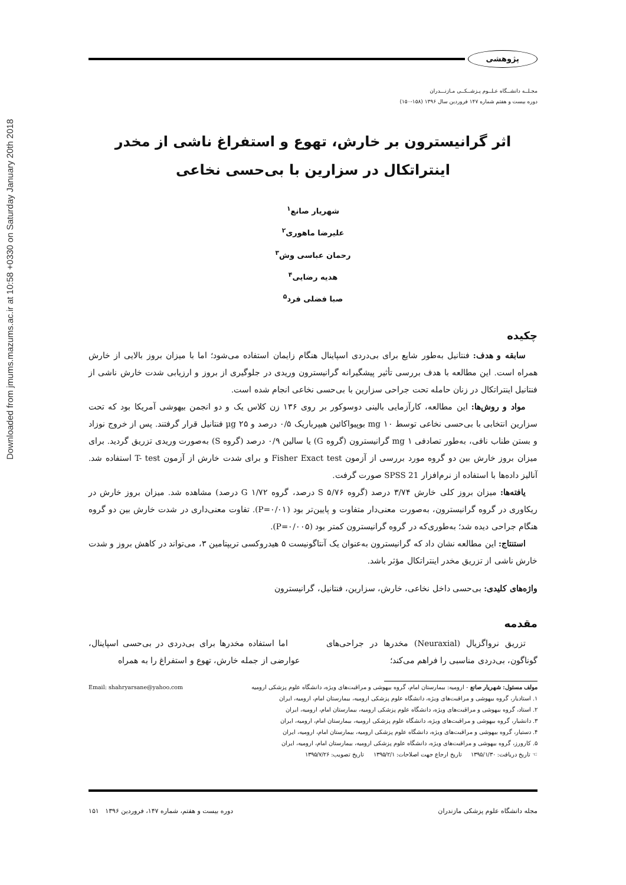Downloaded from jmums.mazums.ac.ir at 10:58 +0330 on Saturday January 20th 2018
پژوهشی
مجـلــه دانشــگاه عـلــوم پـزشــکــی مـازنـــدران
دوره بیست و هفتم شماره ۱۴۷ فروردین سال ۱۳۹۶ (۱۵۸-۱۵۰)
اثر گرانیسترون بر خارش، تهوع و استفراغ ناشی از مخدر
اینتراتکال در سزارین با بی‌حسی نخاعی
شهریار صانع<sup>۱</sup>
علیرضا ماهوری<sup>۲</sup>
رحمان عباسی وش<sup>۳</sup>
هدیه رضایی<sup>۴</sup>
صبا فضلی فرد<sup>۵</sup>
چکیده
سابقه و هدف: فنتانیل به‌طور شایع برای بی‌دردی اسپاینال هنگام زایمان استفاده می‌شود؛ اما با میزان بروز بالایی از خارش همراه است. این مطالعه با هدف بررسی تأثیر پیشگیرانه گرانیسترون وریدی در جلوگیری از بروز و ارزیابی شدت خارش ناشی از فنتانیل اینتراتکال در زنان حامله تحت جراحی سزارین با بی‌حسی نخاعی انجام شده است.
مواد و روش‌ها: این مطالعه، کارآزمایی بالینی دوسوکور بر روی ۱۳۶ زن کلاس یک و دو انجمن بیهوشی آمریکا بود که تحت سزارین انتخابی با بی‌حسی نخاعی توسط mg ۱۰ بوپیواکائین هیپرباریک ۰/۵ درصد و µg ۲۵ فنتانیل قرار گرفتند. پس از خروج نوزاد و بستن طناب نافی، به‌طور تصادفی mg ۱ گرانیسترون (گروه G) یا سالین ۰/۹ درصد (گروه S) به‌صورت وریدی تزریق گردید. برای میزان بروز خارش بین دو گروه مورد بررسی از آزمون Fisher Exact test و برای شدت خارش از آزمون T- test استفاده شد. آنالیز داده‌ها با استفاده از نرم‌افزار SPSS 21 صورت گرفت.
یافته‌ها: میزان بروز کلی خارش ۳/۷۴ درصد (گروه S ۵/۷۶ درصد، گروه G ۱/۷۲ درصد) مشاهده شد. میزان بروز خارش در ریکاوری در گروه گرانیسترون، به‌صورت معنی‌دار متفاوت و پایین‌تر بود (P=۰/۰۱). تفاوت معنی‌داری در شدت خارش بین دو گروه هنگام جراحی دیده شد؛ به‌طوری‌که در گروه گرانیسترون کمتر بود (P=۰/۰۰۵).
استنتاج: این مطالعه نشان داد که گرانیسترون به‌عنوان یک آنتاگونیست ۵ هیدروکسی تریپتامین ۳، می‌تواند در کاهش بروز و شدت خارش ناشی از تزریق مخدر اینتراتکال مؤثر باشد.
واژه‌های کلیدی: بی‌حسی داخل نخاعی، خارش، سزارین، فنتانیل، گرانیسترون
مقدمه
تزریق نرواگزیال (Neuraxial) مخدرها در جراحی‌های گوناگون، بی‌دردی مناسبی را فراهم می‌کند؛
اما استفاده مخدرها برای بی‌دردی در بی‌حسی اسپاینال، عوارضی از جمله خارش، تهوع و استفراغ را به همراه
مولف مسئول: شهریار صانع - ارومیه: بیمارستان امام، گروه بیهوشی و مراقبت‌های ویژه، دانشگاه علوم پزشکی ارومیه Email: shahryarsane@yahoo.com
۱. استادیار، گروه بیهوشی و مراقبت‌های ویژه، دانشگاه علوم پزشکی ارومیه، بیمارستان امام، ارومیه، ایران
۲. استاد، گروه بیهوشی و مراقبت‌های ویژه، دانشگاه علوم پزشکی ارومیه، بیمارستان امام، ارومیه، ایران
۳. دانشیار، گروه بیهوشی و مراقبت‌های ویژه، دانشگاه علوم پزشکی ارومیه، بیمارستان امام، ارومیه، ایران
۴. دستیار، گروه بیهوشی و مراقبت‌های ویژه، دانشگاه علوم پزشکی ارومیه، بیمارستان امام، ارومیه، ایران
۵. کارورز، گروه بیهوشی و مراقبت‌های ویژه، دانشگاه علوم پزشکی ارومیه، بیمارستان امام، ارومیه، ایران
☜ تاریخ دریافت: ۱۳۹۵/۱/۳۰ تاریخ ارجاع جهت اصلاحات: ۱۳۹۵/۲/۱ تاریخ تصویب: ۱۳۹۵/۷/۲۶
مجله دانشگاه علوم پزشکی مازندران دوره بیست و هفتم، شماره ۱۴۷، فروردین ۱۳۹۶ ۱۵۱